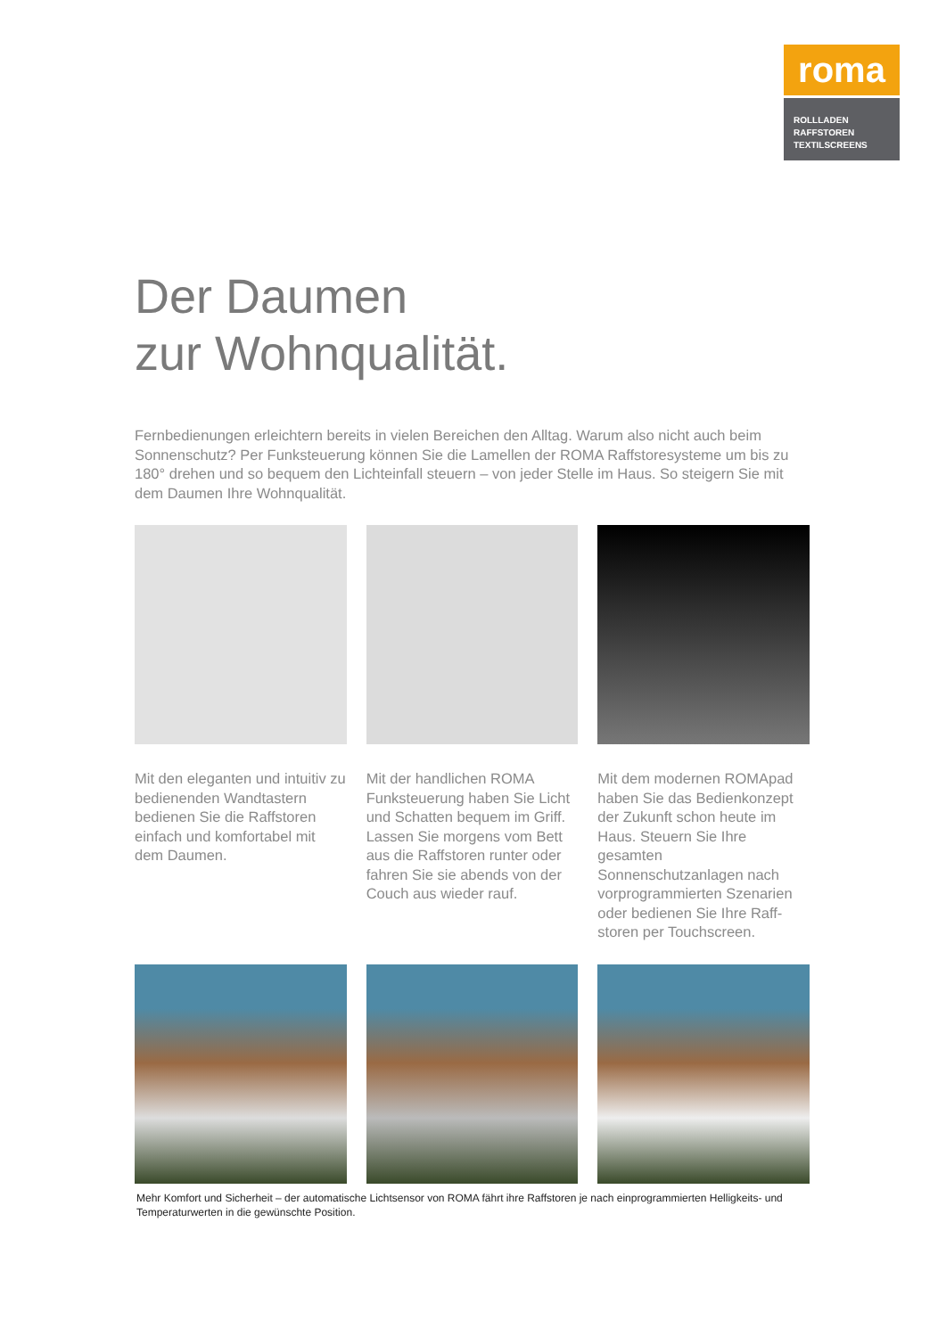roma
ROLLLADEN
RAFFSTOREN
TEXTILSCREENS
Der Daumen
zur Wohnqualität.
Fernbedienungen erleichtern bereits in vielen Bereichen den Alltag. Warum also nicht auch beim Sonnenschutz? Per Funksteuerung können Sie die Lamellen der ROMA Raffstoresysteme um bis zu 180° drehen und so bequem den Lichteinfall steuern – von jeder Stelle im Haus. So steigern Sie mit dem Daumen Ihre Wohnqualität.
Mit den eleganten und intuitiv zu bedienenden Wandtastern bedienen Sie die Raffstoren einfach und komfortabel mit dem Daumen.
Mit der handlichen ROMA Funksteuerung haben Sie Licht und Schatten bequem im Griff. Lassen Sie morgens vom Bett aus die Raffstoren runter oder fahren Sie sie abends von der Couch aus wieder rauf.
Mit dem modernen ROMApad haben Sie das Bedienkonzept der Zukunft schon heute im Haus. Steuern Sie Ihre gesamten Sonnenschutzanlagen nach vorprogrammierten Szenarien oder bedienen Sie Ihre Raff-storen per Touchscreen.
Mehr Komfort und Sicherheit – der automatische Lichtsensor von ROMA fährt ihre Raffstoren je nach einprogrammierten Helligkeits- und Temperaturwerten in die gewünschte Position.